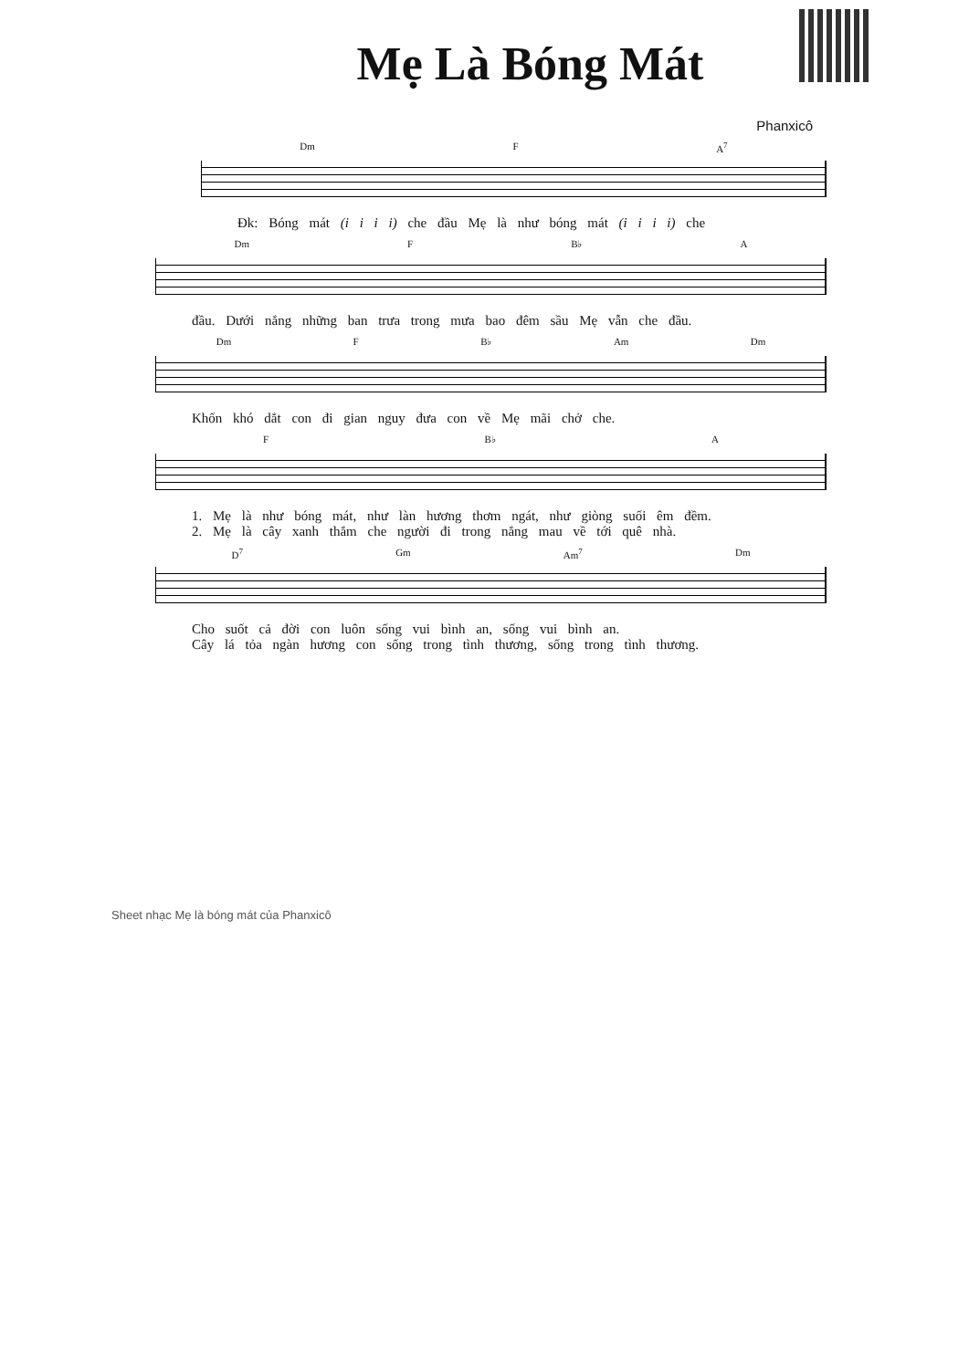Mẹ Là Bóng Mát
Phanxicô
Dm F A<sup>7</sup>
Đk: Bóng mát (i i i i) che đầu Mẹ là như bóng mát (i i i i) che
Dm F B♭ A
đầu. Dưới nắng những ban trưa trong mưa bao đêm sầu Mẹ vẫn che đầu.
Dm F B♭ Am Dm
Khốn khó dắt con đi gian nguy đưa con về Mẹ mãi chở che.
F B♭ A
1. Mẹ là như bóng mát, như làn hương thơm ngát, như giòng suối êm đềm.
2. Mẹ là cây xanh thắm che người đi trong nắng mau về tới quê nhà.
D<sup>7</sup> Gm Am<sup>7</sup> Dm
Cho suốt cả đời con luôn sống vui bình an, sống vui bình an.
Cây lá tỏa ngàn hương con sống trong tình thương, sống trong tình thương.
Sheet nhạc Mẹ là bóng mát của Phanxicô